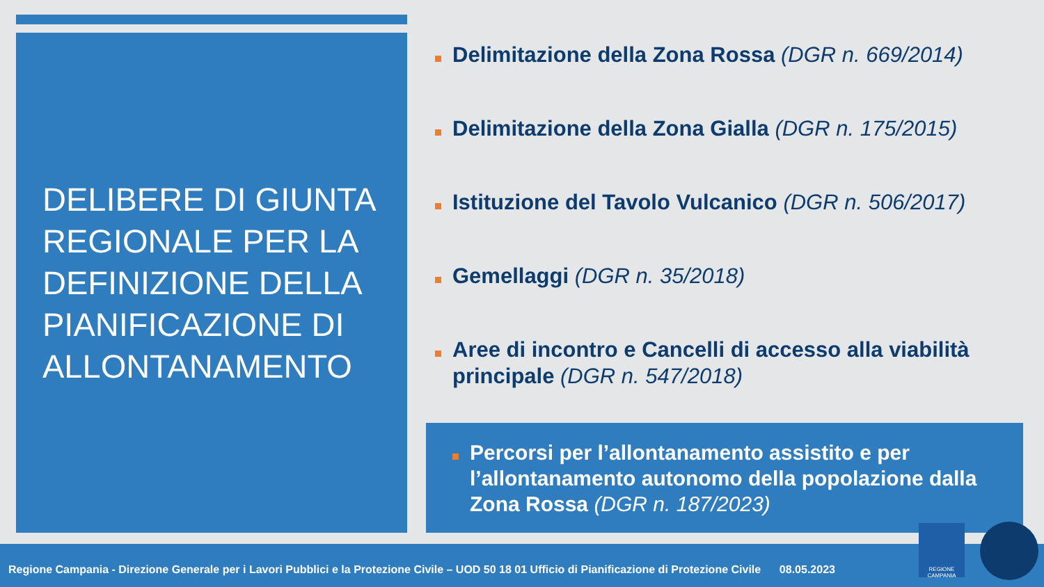DELIBERE DI GIUNTA REGIONALE PER LA DEFINIZIONE DELLA PIANIFICAZIONE DI ALLONTANAMENTO
Delimitazione della Zona Rossa (DGR n. 669/2014)
Delimitazione della Zona Gialla (DGR n. 175/2015)
Istituzione del Tavolo Vulcanico (DGR n. 506/2017)
Gemellaggi (DGR n. 35/2018)
Aree di incontro e Cancelli di accesso alla viabilità principale (DGR n. 547/2018)
Percorsi per l’allontanamento assistito e per l’allontanamento autonomo della popolazione dalla Zona Rossa (DGR n. 187/2023)
Regione Campania - Direzione Generale per i Lavori Pubblici e la Protezione Civile – UOD 50 18 01 Ufficio di Pianificazione di Protezione Civile 08.05.2023
REGIONE CAMPANIA